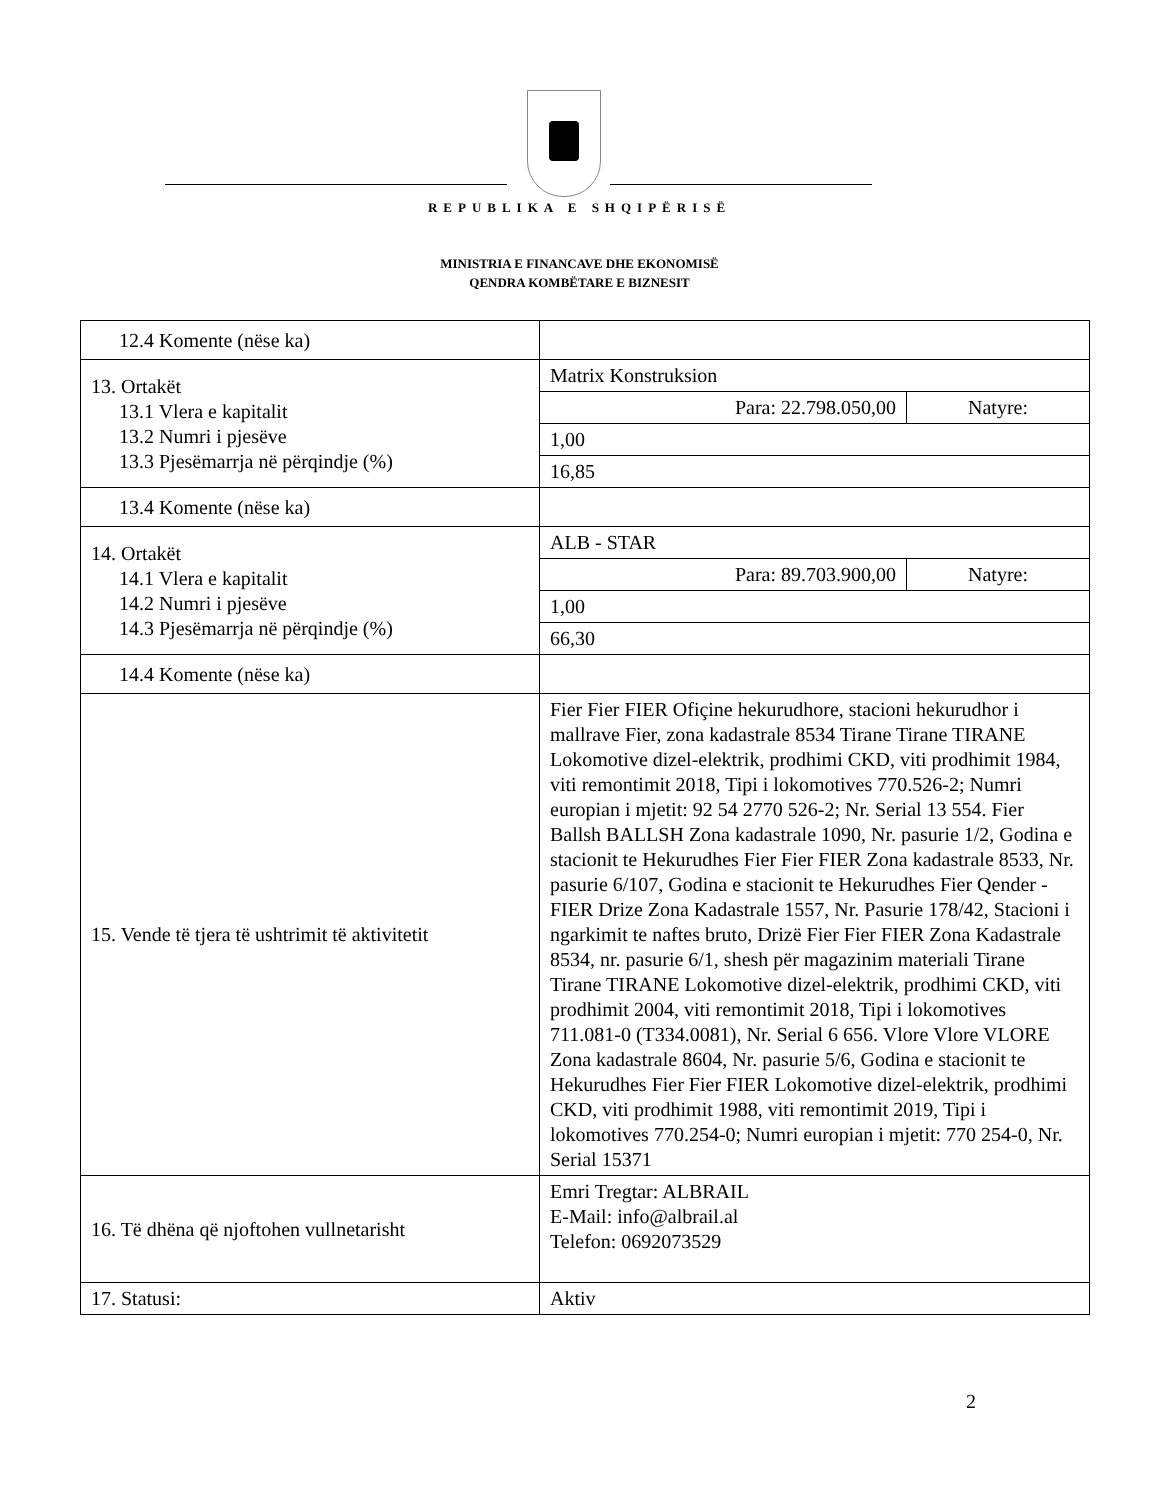REPUBLIKA E SHQIPËRISË
MINISTRIA E FINANCAVE DHE EKONOMISË
QENDRA KOMBËTARE E BIZNESIT
| 12.4 Komente (nëse ka) | | |
| 13. Ortakët 13.1 Vlera e kapitalit 13.2 Numri i pjesëve 13.3 Pjesëmarrja në përqindje (%) | Matrix Konstruksion | |
| | Para: 22.798.050,00 | Natyre: |
| | 1,00 | |
| | 16,85 | |
| 13.4 Komente (nëse ka) | | |
| 14. Ortakët 14.1 Vlera e kapitalit 14.2 Numri i pjesëve 14.3 Pjesëmarrja në përqindje (%) | ALB - STAR | |
| | Para: 89.703.900,00 | Natyre: |
| | 1,00 | |
| | 66,30 | |
| 14.4 Komente (nëse ka) | | |
| 15. Vende të tjera të ushtrimit të aktivitetit | Fier Fier FIER Ofiçine hekurudhore, stacioni hekurudhor i mallrave Fier, zona kadastrale 8534 Tirane Tirane TIRANE Lokomotive dizel-elektrik, prodhimi CKD, viti prodhimit 1984, viti remontimit 2018, Tipi i lokomotives 770.526-2; Numri europian i mjetit: 92 54 2770 526-2; Nr. Serial 13 554. Fier Ballsh BALLSH Zona kadastrale 1090, Nr. pasurie 1/2, Godina e stacionit te Hekurudhes Fier Fier FIER Zona kadastrale 8533, Nr. pasurie 6/107, Godina e stacionit te Hekurudhes Fier Qender - FIER Drize Zona Kadastrale 1557, Nr. Pasurie 178/42, Stacioni i ngarkimit te naftes bruto, Drizë Fier Fier FIER Zona Kadastrale 8534, nr. pasurie 6/1, shesh për magazinim materiali Tirane Tirane TIRANE Lokomotive dizel-elektrik, prodhimi CKD, viti prodhimit 2004, viti remontimit 2018, Tipi i lokomotives 711.081-0 (T334.0081), Nr. Serial 6 656. Vlore Vlore VLORE Zona kadastrale 8604, Nr. pasurie 5/6, Godina e stacionit te Hekurudhes Fier Fier FIER Lokomotive dizel-elektrik, prodhimi CKD, viti prodhimit 1988, viti remontimit 2019, Tipi i lokomotives 770.254-0; Numri europian i mjetit: 770 254-0, Nr. Serial 15371 | |
| 16. Të dhëna që njoftohen vullnetarisht | Emri Tregtar: ALBRAIL E-Mail: info@albrail.al Telefon: 0692073529 | |
| 17. Statusi: | Aktiv | |
2